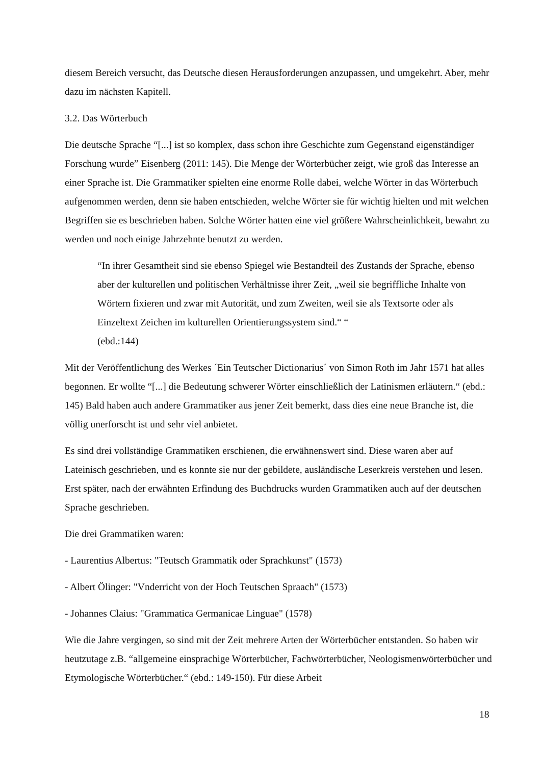diesem Bereich versucht, das Deutsche diesen Herausforderungen anzupassen, und umgekehrt. Aber, mehr dazu im nächsten Kapitell.
3.2. Das Wörterbuch
Die deutsche Sprache “[...] ist so komplex, dass schon ihre Geschichte zum Gegenstand eigenständiger Forschung wurde” Eisenberg (2011: 145). Die Menge der Wörterbücher zeigt, wie groß das Interesse an einer Sprache ist. Die Grammatiker spielten eine enorme Rolle dabei, welche Wörter in das Wörterbuch aufgenommen werden, denn sie haben entschieden, welche Wörter sie für wichtig hielten und mit welchen Begriffen sie es beschrieben haben. Solche Wörter hatten eine viel größere Wahrscheinlichkeit, bewahrt zu werden und noch einige Jahrzehnte benutzt zu werden.
“In ihrer Gesamtheit sind sie ebenso Spiegel wie Bestandteil des Zustands der Sprache, ebenso aber der kulturellen und politischen Verhältnisse ihrer Zeit, „weil sie begriffliche Inhalte von Wörtern fixieren und zwar mit Autorität, und zum Zweiten, weil sie als Textsorte oder als Einzeltext Zeichen im kulturellen Orientierungssystem sind.“ “
(ebd.:144)
Mit der Veröffentlichung des Werkes ´Ein Teutscher Dictionarius´ von Simon Roth im Jahr 1571 hat alles begonnen. Er wollte “[...] die Bedeutung schwerer Wörter einschließlich der Latinismen erläutern.“ (ebd.: 145) Bald haben auch andere Grammatiker aus jener Zeit bemerkt, dass dies eine neue Branche ist, die völlig unerforscht ist und sehr viel anbietet.
Es sind drei vollständige Grammatiken erschienen, die erwähnenswert sind. Diese waren aber auf Lateinisch geschrieben, und es konnte sie nur der gebildete, ausländische Leserkreis verstehen und lesen. Erst später, nach der erwähnten Erfindung des Buchdrucks wurden Grammatiken auch auf der deutschen Sprache geschrieben.
Die drei Grammatiken waren:
- Laurentius Albertus: "Teutsch Grammatik oder Sprachkunst" (1573)
- Albert Ölinger: "Vnderricht von der Hoch Teutschen Spraach" (1573)
- Johannes Claius: "Grammatica Germanicae Linguae" (1578)
Wie die Jahre vergingen, so sind mit der Zeit mehrere Arten der Wörterbücher entstanden. So haben wir heutzutage z.B. “allgemeine einsprachige Wörterbücher, Fachwörterbücher, Neologismenwörterbücher und Etymologische Wörterbücher.“ (ebd.: 149-150). Für diese Arbeit
18